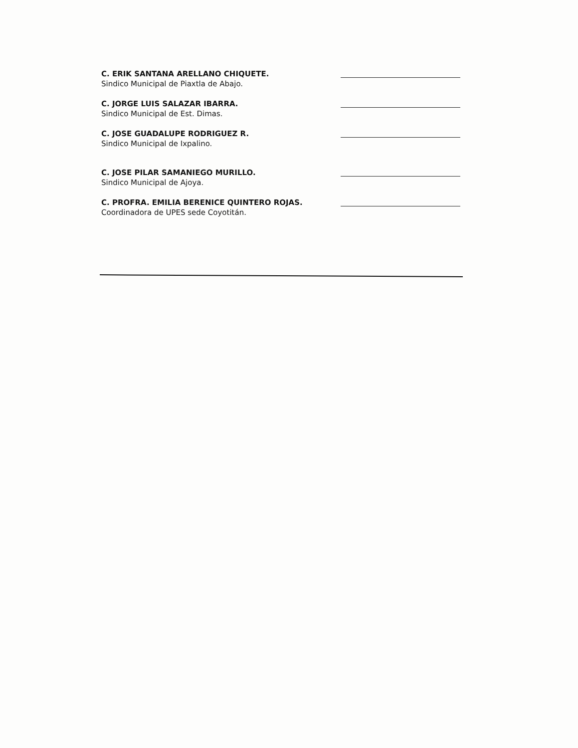C. ERIK SANTANA ARELLANO CHIQUETE.
Sindico Municipal de Piaxtla de Abajo.
C. JORGE LUIS SALAZAR IBARRA.
Sindico Municipal de Est. Dimas.
C. JOSE GUADALUPE RODRIGUEZ R.
Sindico Municipal de Ixpalino.
C. JOSE PILAR SAMANIEGO MURILLO.
Sindico Municipal de Ajoya.
C. PROFRA. EMILIA BERENICE QUINTERO ROJAS.
Coordinadora de UPES sede Coyotitán.